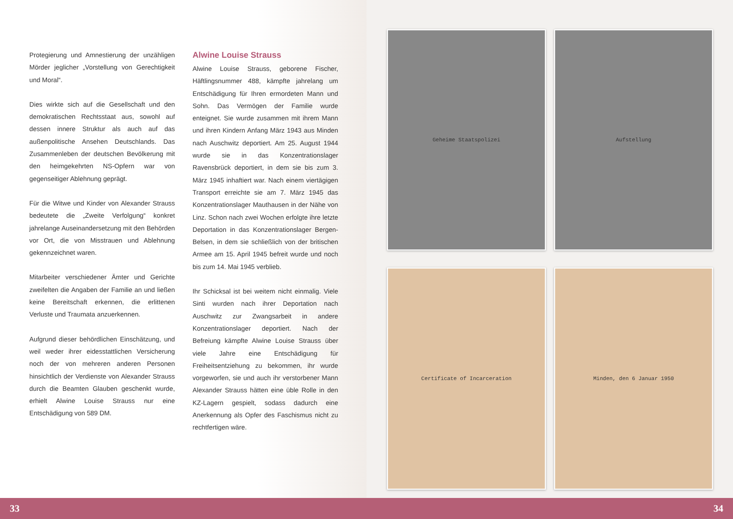Protegierung und Amnestierung der unzähligen Mörder jeglicher „Vorstellung von Gerechtigkeit und Moral“.
Dies wirkte sich auf die Gesellschaft und den demokratischen Rechtsstaat aus, sowohl auf dessen innere Struktur als auch auf das außenpolitische Ansehen Deutschlands. Das Zusammenleben der deutschen Bevölkerung mit den heimgekehrten NS-Opfern war von gegenseitiger Ablehnung geprägt.
Für die Witwe und Kinder von Alexander Strauss bedeutete die „Zweite Verfolgung“ konkret jahrelange Auseinandersetzung mit den Behörden vor Ort, die von Misstrauen und Ablehnung gekennzeichnet waren.
Mitarbeiter verschiedener Ämter und Gerichte zweifelten die Angaben der Familie an und ließen keine Bereitschaft erkennen, die erlittenen Verluste und Traumata anzuerkennen.
Aufgrund dieser behördlichen Einschätzung, und weil weder ihrer eidesstattlichen Versicherung noch der von mehreren anderen Personen hinsichtlich der Verdienste von Alexander Strauss durch die Beamten Glauben geschenkt wurde, erhielt Alwine Louise Strauss nur eine Entschädigung von 589 DM.
Alwine Louise Strauss
Alwine Louise Strauss, geborene Fischer, Häftlingsnummer 488, kämpfte jahrelang um Entschädigung für Ihren ermordeten Mann und Sohn. Das Vermögen der Familie wurde enteignet. Sie wurde zusammen mit ihrem Mann und ihren Kindern Anfang März 1943 aus Minden nach Auschwitz deportiert. Am 25. August 1944 wurde sie in das Konzentrationslager Ravensbrück deportiert, in dem sie bis zum 3. März 1945 inhaftiert war. Nach einem viertägigen Transport erreichte sie am 7. März 1945 das Konzentrationslager Mauthausen in der Nähe von Linz. Schon nach zwei Wochen erfolgte ihre letzte Deportation in das Konzentrationslager Bergen-Belsen, in dem sie schließlich von der britischen Armee am 15. April 1945 befreit wurde und noch bis zum 14. Mai 1945 verblieb.
Ihr Schicksal ist bei weitem nicht einmalig. Viele Sinti wurden nach ihrer Deportation nach Auschwitz zur Zwangsarbeit in andere Konzentrationslager deportiert. Nach der Befreiung kämpfte Alwine Louise Strauss über viele Jahre eine Entschädigung für Freiheitsentziehung zu bekommen, ihr wurde vorgeworfen, sie und auch ihr verstorbener Mann Alexander Strauss hätten eine üble Rolle in den KZ-Lagern gespielt, sodass dadurch eine Anerkennung als Opfer des Faschismus nicht zu rechtfertigen wäre.
Geheime Staatspolizei
Aufstellung
Certificate of Incarceration
Minden, den 6 Januar 1950
33 34